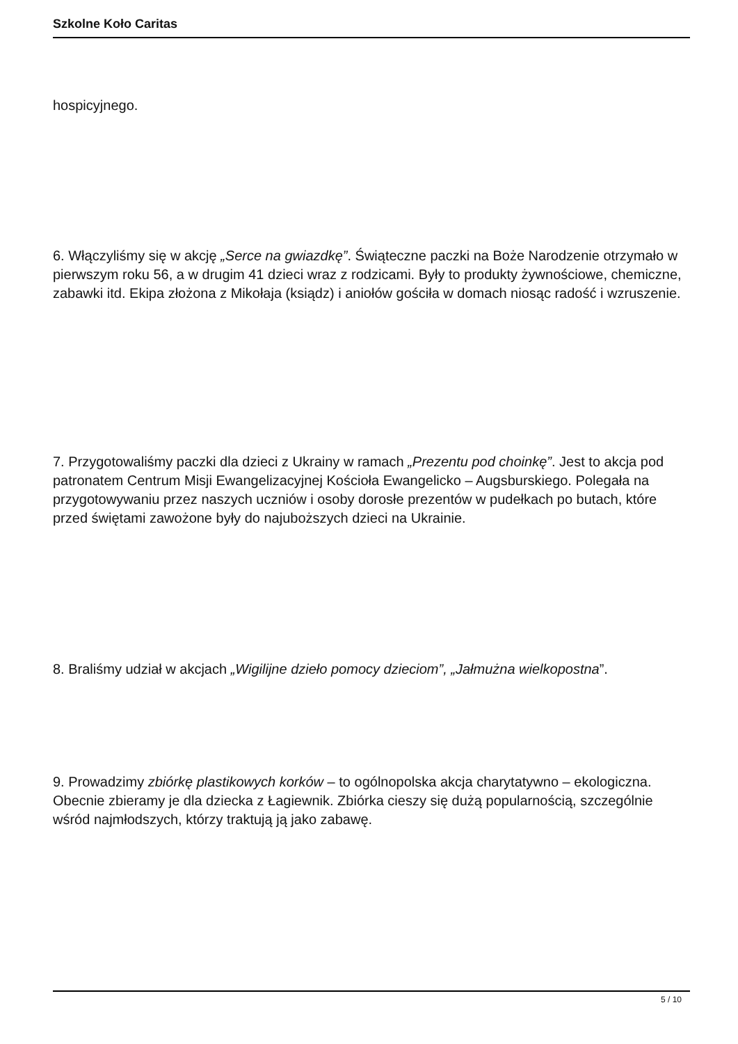Szkolne Koło Caritas
hospicyjnego.
6. Włączyliśmy się w akcję „Serce na gwiazdkę”. Świąteczne paczki na Boże Narodzenie otrzymało w pierwszym roku 56, a w drugim 41 dzieci wraz z rodzicami. Były to produkty żywnościowe, chemiczne, zabawki itd. Ekipa złożona z Mikołaja (ksiądz) i aniołów gościła w domach niosąc radość i wzruszenie.
7. Przygotowaliśmy paczki dla dzieci z Ukrainy w ramach „Prezentu pod choinkę”. Jest to akcja pod patronatem Centrum Misji Ewangelizacyjnej Kościoła Ewangelicko – Augsburskiego. Polegała na przygotowywaniu przez naszych uczniów i osoby dorosłe prezentów w pudełkach po butach, które przed świętami zawożone były do najuboższych dzieci na Ukrainie.
8. Braliśmy udział w akcjach „Wigilijne dzieło pomocy dzieciom”, „Jałmużna wielkopostna”.
9. Prowadzimy zbiórkę plastikowych korków – to ogólnopolska akcja charytatywno – ekologiczna. Obecnie zbieramy je dla dziecka z Łagiewnik. Zbiórka cieszy się dużą popularnością, szczególnie wśród najmłodszych, którzy traktują ją jako zabawę.
5 / 10